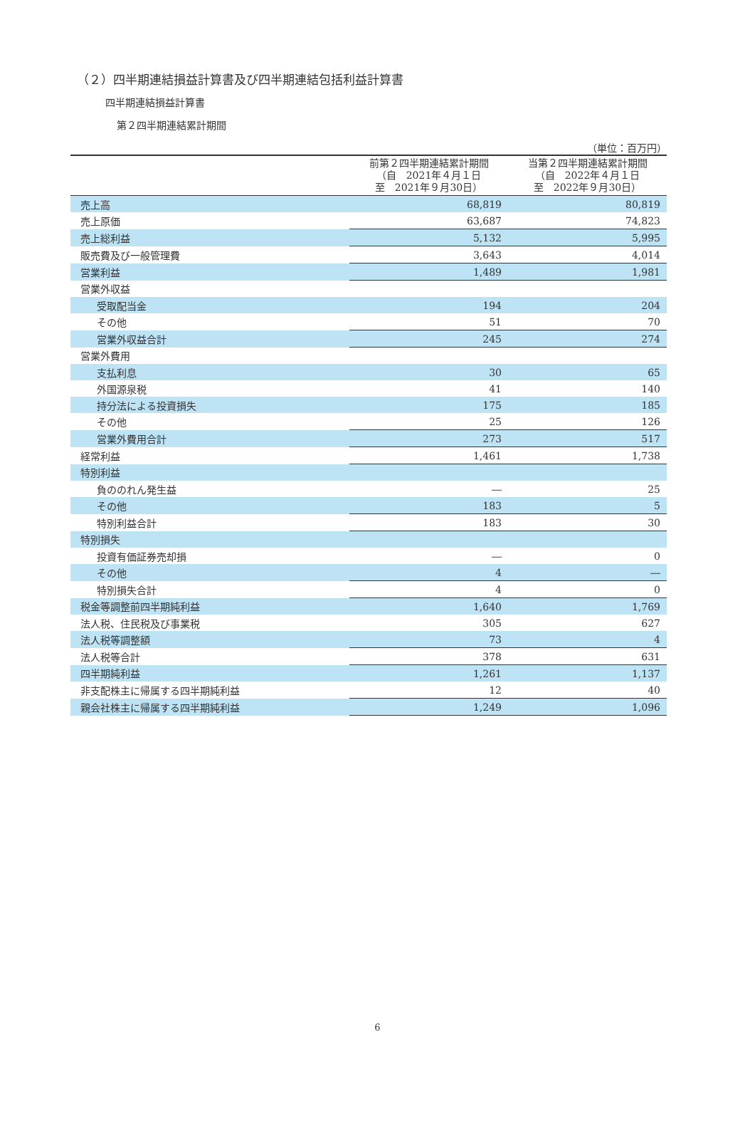（２）四半期連結損益計算書及び四半期連結包括利益計算書
四半期連結損益計算書
第２四半期連結累計期間
（単位：百万円）
| | 前第２四半期連結累計期間 （自 2021年４月１日 至 2021年９月30日） | 当第２四半期連結累計期間 （自 2022年４月１日 至 2022年９月30日） |
| --- | --- | --- |
| 売上高 | 68,819 | 80,819 |
| 売上原価 | 63,687 | 74,823 |
| 売上総利益 | 5,132 | 5,995 |
| 販売費及び一般管理費 | 3,643 | 4,014 |
| 営業利益 | 1,489 | 1,981 |
| 営業外収益 | | |
| 受取配当金 | 194 | 204 |
| その他 | 51 | 70 |
| 営業外収益合計 | 245 | 274 |
| 営業外費用 | | |
| 支払利息 | 30 | 65 |
| 外国源泉税 | 41 | 140 |
| 持分法による投資損失 | 175 | 185 |
| その他 | 25 | 126 |
| 営業外費用合計 | 273 | 517 |
| 経常利益 | 1,461 | 1,738 |
| 特別利益 | | |
| 負ののれん発生益 | ― | 25 |
| その他 | 183 | 5 |
| 特別利益合計 | 183 | 30 |
| 特別損失 | | |
| 投資有価証券売却損 | ― | 0 |
| その他 | 4 | ― |
| 特別損失合計 | 4 | 0 |
| 税金等調整前四半期純利益 | 1,640 | 1,769 |
| 法人税、住民税及び事業税 | 305 | 627 |
| 法人税等調整額 | 73 | 4 |
| 法人税等合計 | 378 | 631 |
| 四半期純利益 | 1,261 | 1,137 |
| 非支配株主に帰属する四半期純利益 | 12 | 40 |
| 親会社株主に帰属する四半期純利益 | 1,249 | 1,096 |
6